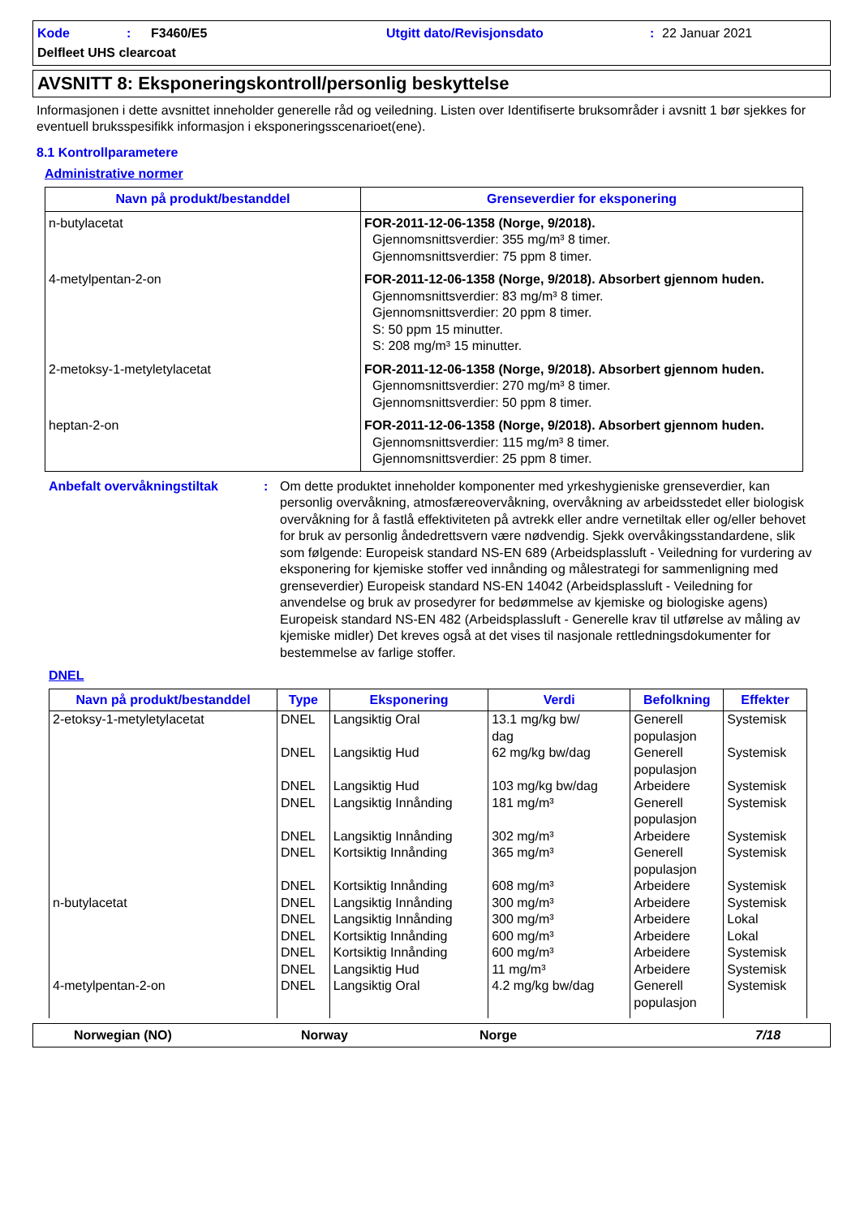Kode: F3460/E5 Utgitt dato/Revisjonsdato: 22 Januar 2021
Delfleet UHS clearcoat
AVSNITT 8: Eksponeringskontroll/personlig beskyttelse
Informasjonen i dette avsnittet inneholder generelle råd og veiledning. Listen over Identifiserte bruksområder i avsnitt 1 bør sjekkes for eventuell bruksspesifikk informasjon i eksponeringsscenarioet(ene).
8.1 Kontrollparametere
Administrative normer
| Navn på produkt/bestanddel | Grenseverdier for eksponering |
| --- | --- |
| n-butylacetat | FOR-2011-12-06-1358 (Norge, 9/2018). Gjennomsnittsverdier: 355 mg/m³ 8 timer. Gjennomsnittsverdier: 75 ppm 8 timer. |
| 4-metylpentan-2-on | FOR-2011-12-06-1358 (Norge, 9/2018). Absorbert gjennom huden. Gjennomsnittsverdier: 83 mg/m³ 8 timer. Gjennomsnittsverdier: 20 ppm 8 timer. S: 50 ppm 15 minutter. S: 208 mg/m³ 15 minutter. |
| 2-metoksy-1-metyletylacetat | FOR-2011-12-06-1358 (Norge, 9/2018). Absorbert gjennom huden. Gjennomsnittsverdier: 270 mg/m³ 8 timer. Gjennomsnittsverdier: 50 ppm 8 timer. |
| heptan-2-on | FOR-2011-12-06-1358 (Norge, 9/2018). Absorbert gjennom huden. Gjennomsnittsverdier: 115 mg/m³ 8 timer. Gjennomsnittsverdier: 25 ppm 8 timer. |
Anbefalt overvåkningstiltak: Om dette produktet inneholder komponenter med yrkeshygieniske grenseverdier, kan personlig overvåkning, atmosfæreovervåkning, overvåkning av arbeidsstedet eller biologisk overvåkning for å fastlå effektiviteten på avtrekk eller andre vernetiltak eller og/eller behovet for bruk av personlig åndedrettsvern være nødvendig. Sjekk overvåkingsstandardene, slik som følgende: Europeisk standard NS-EN 689 (Arbeidsplassluft - Veiledning for vurdering av eksponering for kjemiske stoffer ved innånding og målestrategi for sammenligning med grenseverdier) Europeisk standard NS-EN 14042 (Arbeidsplassluft - Veiledning for anvendelse og bruk av prosedyrer for bedømmelse av kjemiske og biologiske agens) Europeisk standard NS-EN 482 (Arbeidsplassluft - Generelle krav til utførelse av måling av kjemiske midler) Det kreves også at det vises til nasjonale rettledningsdokumenter for bestemmelse av farlige stoffer.
DNEL
| Navn på produkt/bestanddel | Type | Eksponering | Verdi | Befolkning | Effekter |
| --- | --- | --- | --- | --- | --- |
| 2-etoksy-1-metyletylacetat | DNEL | Langsiktig Oral | 13.1 mg/kg bw/ dag | Generell populasjon | Systemisk |
| | DNEL | Langsiktig Hud | 62 mg/kg bw/dag | Generell populasjon | Systemisk |
| | DNEL | Langsiktig Hud | 103 mg/kg bw/dag | Arbeidere | Systemisk |
| | DNEL | Langsiktig Innånding | 181 mg/m³ | Generell populasjon | Systemisk |
| | DNEL | Langsiktig Innånding | 302 mg/m³ | Arbeidere | Systemisk |
| | DNEL | Kortsiktig Innånding | 365 mg/m³ | Generell populasjon | Systemisk |
| | DNEL | Kortsiktig Innånding | 608 mg/m³ | Arbeidere | Systemisk |
| n-butylacetat | DNEL | Langsiktig Innånding | 300 mg/m³ | Arbeidere | Systemisk |
| | DNEL | Langsiktig Innånding | 300 mg/m³ | Arbeidere | Lokal |
| | DNEL | Kortsiktig Innånding | 600 mg/m³ | Arbeidere | Lokal |
| | DNEL | Kortsiktig Innånding | 600 mg/m³ | Arbeidere | Systemisk |
| | DNEL | Langsiktig Hud | 11 mg/m³ | Arbeidere | Systemisk |
| 4-metylpentan-2-on | DNEL | Langsiktig Oral | 4.2 mg/kg bw/dag | Generell populasjon | Systemisk |
Norwegian (NO) Norway Norge 7/18